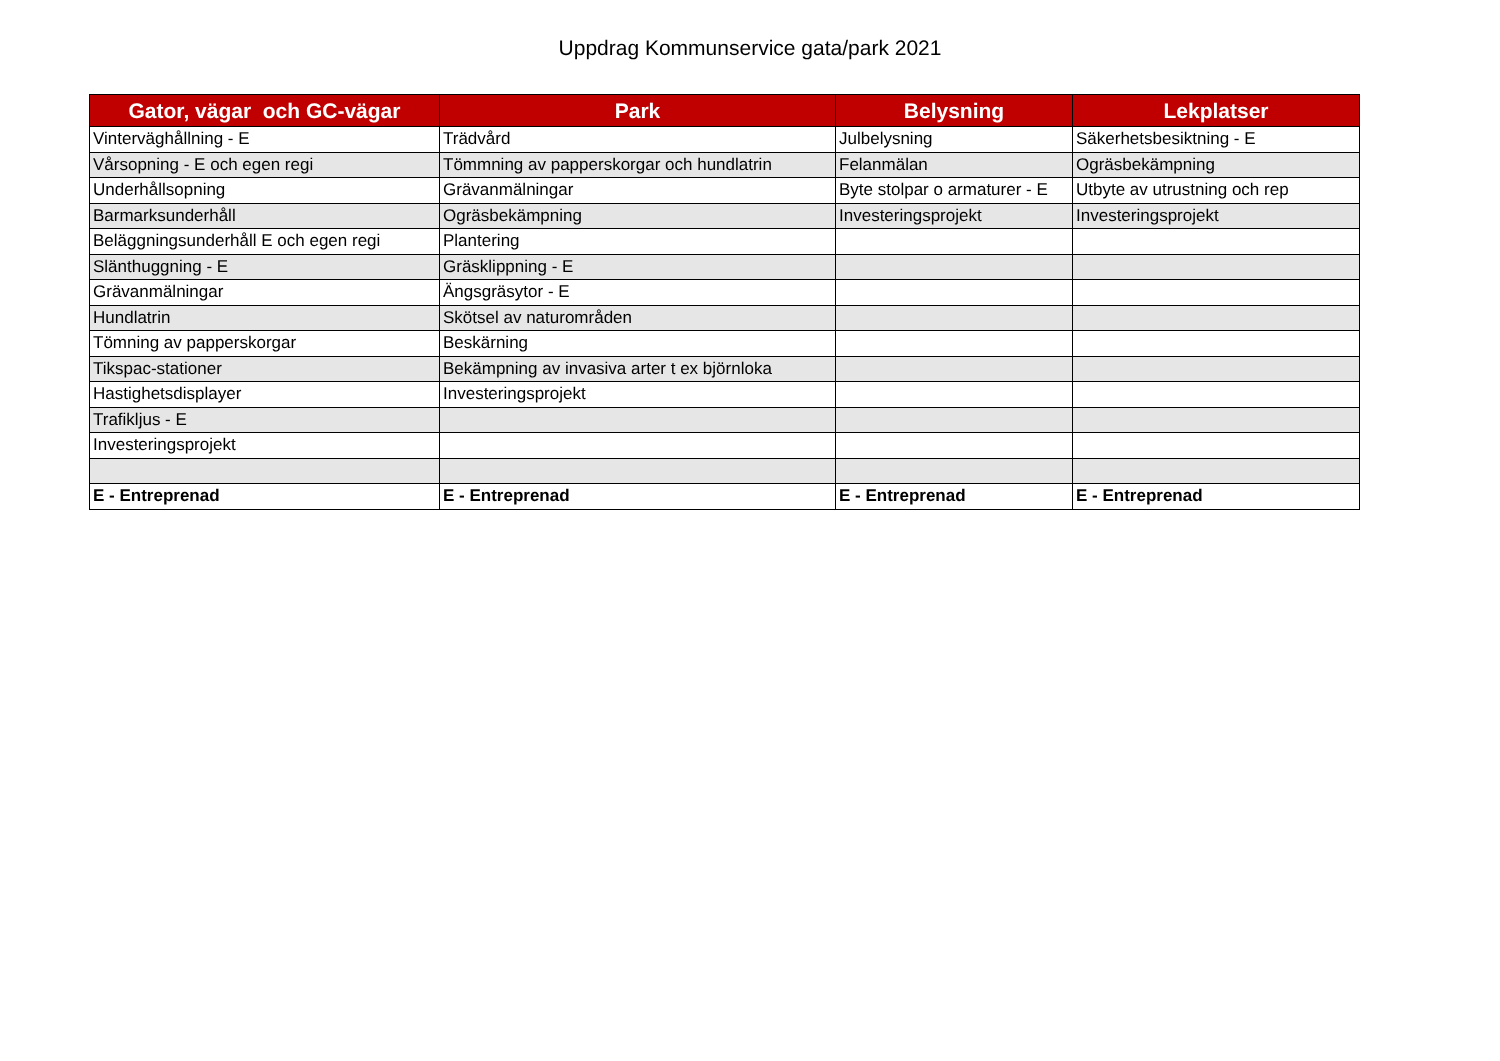Uppdrag Kommunservice gata/park 2021
| Gator, vägar och GC-vägar | Park | Belysning | Lekplatser |
| --- | --- | --- | --- |
| Vinterväghållning - E | Trädvård | Julbelysning | Säkerhetsbesiktning - E |
| Vårsopning - E och egen regi | Tömmning av papperskorgar och hundlatrin | Felanmälan | Ogräsbekämpning |
| Underhållsopning | Grävanmälningar | Byte stolpar o armaturer - E | Utbyte av utrustning och rep |
| Barmarksunderhåll | Ogräsbekämpning | Investeringsprojekt | Investeringsprojekt |
| Beläggningsunderhåll E och egen regi | Plantering | | |
| Slänthuggning - E | Gräsklippning - E | | |
| Grävanmälningar | Ängsgräsytor - E | | |
| Hundlatrin | Skötsel av naturområden | | |
| Tömning av papperskorgar | Beskärning | | |
| Tikspac-stationer | Bekämpning av invasiva arter t ex björnloka | | |
| Hastighetsdisplayer | Investeringsprojekt | | |
| Trafikljus - E | | | |
| Investeringsprojekt | | | |
| E - Entreprenad | E - Entreprenad | E - Entreprenad | E - Entreprenad |